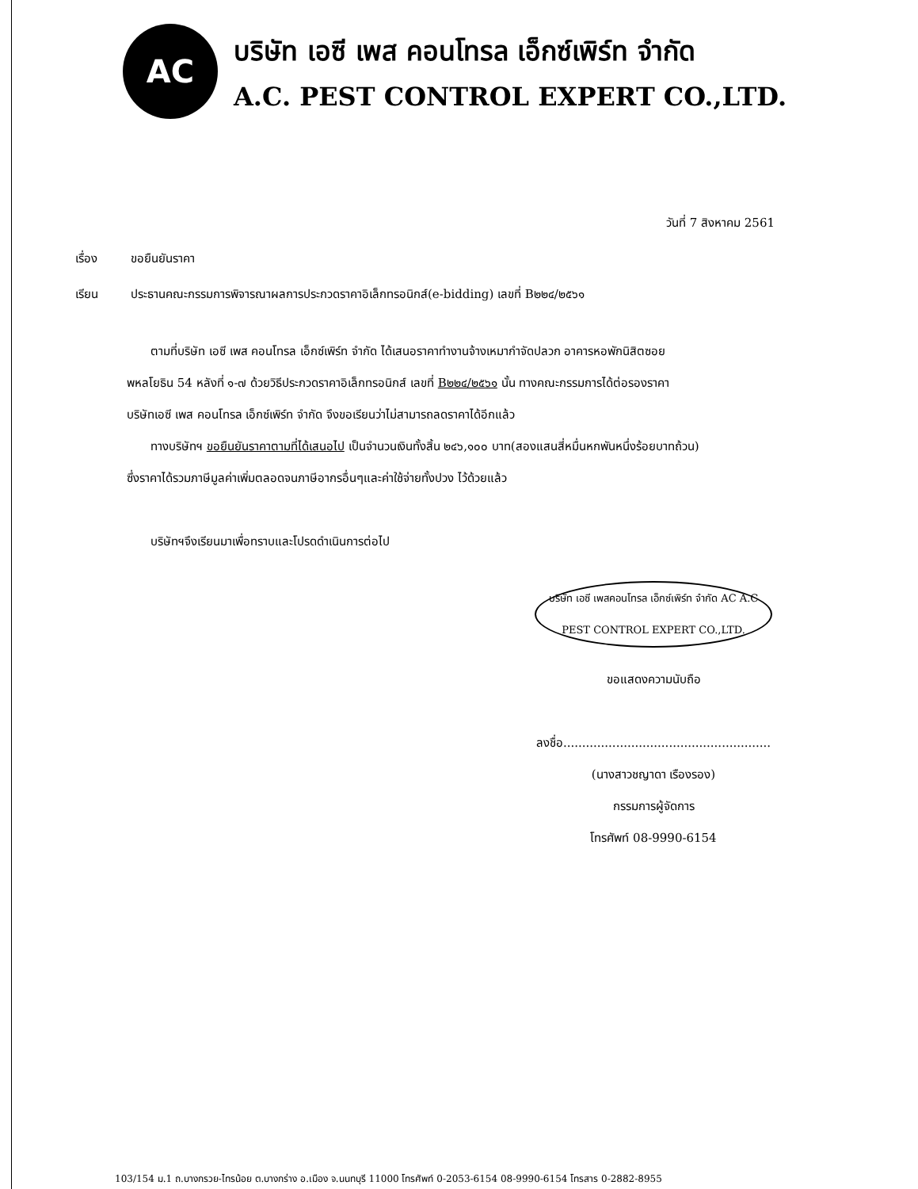AC
บริษัท เอซี เพส คอนโทรล เอ็กซ์เพิร์ท จำกัด
A.C. PEST CONTROL EXPERT CO.,LTD.
วันที่ 7 สิงหาคม 2561
เรื่อง ขอยืนยันราคา
เรียน ประธานคณะกรรมการพิจารณาผลการประกวดราคาอิเล็กทรอนิกส์(e-bidding) เลขที่ B๒๒๔/๒๕๖๑
ตามที่บริษัท เอซี เพส คอนโทรล เอ็กซ์เพิร์ท จำกัด ได้เสนอราคาทำงานจ้างเหมากำจัดปลวก อาคารหอพักนิสิตซอย
พหลโยธิน 54 หลังที่ ๑-๗ ด้วยวิธีประกวดราคาอิเล็กทรอนิกส์ เลขที่ B๒๒๔/๒๕๖๑ นั้น ทางคณะกรรมการได้ต่อรองราคา
บริษัทเอซี เพส คอนโทรล เอ็กซ์เพิร์ท จำกัด จึงขอเรียนว่าไม่สามารถลดราคาได้อีกแล้ว
ทางบริษัทฯ ขอยืนยันราคาตามที่ได้เสนอไป เป็นจำนวนเงินทั้งสิ้น ๒๔๖,๑๐๐ บาท(สองแสนสี่หมื่นหกพันหนึ่งร้อยบาทถ้วน)
ซึ่งราคาได้รวมภาษีมูลค่าเพิ่มตลอดจนภาษีอากรอื่นๆและค่าใช้จ่ายทั้งปวง ไว้ด้วยแล้ว
บริษัทฯจึงเรียนมาเพื่อทราบและโปรดดำเนินการต่อไป
บริษัท เอซี เพสคอนโทรล เอ็กซ์เพิร์ท จำกัด AC A.C PEST CONTROL EXPERT CO.,LTD.
ขอแสดงความนับถือ
ลงชื่อ.......................................................
(นางสาวชญาดา เรืองรอง)
กรรมการผู้จัดการ
โทรศัพท์ 08-9990-6154
103/154 ม.1 ถ.บางกรวย-ไทรน้อย ต.บางกร่าง อ.เมือง จ.นนทบุรี 11000 โทรศัพท์ 0-2053-6154 08-9990-6154 โทรสาร 0-2882-8955